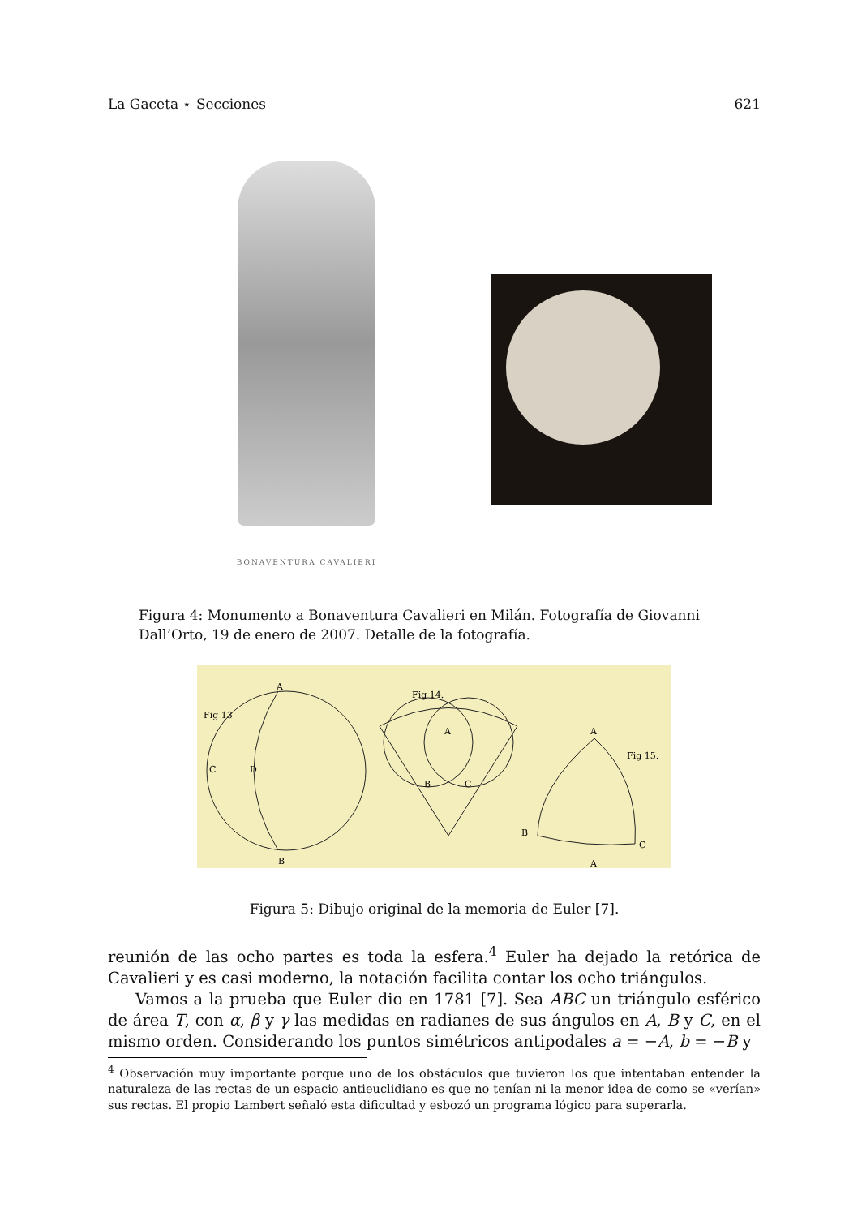La Gaceta ⋆ Secciones 621
BONAVENTURA CAVALIERI
Figura 4: Monumento a Bonaventura Cavalieri en Milán. Fotografía de Giovanni Dall’Orto, 19 de enero de 2007. Detalle de la fotografía.
Fig 13
A
C
D
B
Fig 14.
A
B
C
A
Fig 15.
B
C
A
Figura 5: Dibujo original de la memoria de Euler [7].
reunión de las ocho partes es toda la esfera.<sup>4</sup> Euler ha dejado la retórica de Cavalieri y es casi moderno, la notación facilita contar los ocho triángulos.
Vamos a la prueba que Euler dio en 1781 [7]. Sea ABC un triángulo esférico de área T, con α, β y γ las medidas en radianes de sus ángulos en A, B y C, en el mismo orden. Considerando los puntos simétricos antipodales a = −A, b = −B y
<sup>4</sup> Observación muy importante porque uno de los obstáculos que tuvieron los que intentaban entender la naturaleza de las rectas de un espacio antieuclidiano es que no tenían ni la menor idea de como se «verían» sus rectas. El propio Lambert señaló esta dificultad y esbozó un programa lógico para superarla.